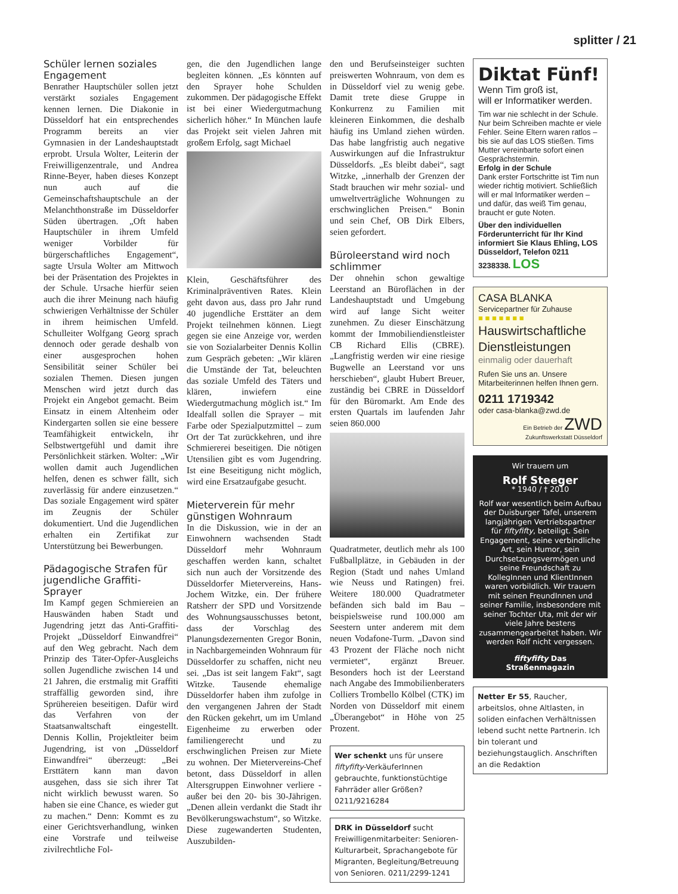splitter / 21
Schüler lernen soziales Engagement
Benrather Hauptschüler sollen jetzt verstärkt soziales Engagement kennen lernen. Die Diakonie in Düsseldorf hat ein entsprechendes Programm bereits an vier Gymnasien in der Landeshauptstadt erprobt. Ursula Wolter, Leiterin der Freiwilligenzentrale, und Andrea Rinne-Beyer, haben dieses Konzept nun auch auf die Gemeinschaftshauptschule an der Melanchthonstraße im Düsseldorfer Süden übertragen. „Oft haben Hauptschüler in ihrem Umfeld weniger Vorbilder für bürgerschaftliches Engagement“, sagte Ursula Wolter am Mittwoch bei der Präsentation des Projektes in der Schule. Ursache hierfür seien auch die ihrer Meinung nach häufig schwierigen Verhältnisse der Schüler in ihrem heimischen Umfeld. Schulleiter Wolfgang Georg sprach dennoch oder gerade deshalb von einer ausgesprochen hohen Sensibilität seiner Schüler bei sozialen Themen. Diesen jungen Menschen wird jetzt durch das Projekt ein Angebot gemacht. Beim Einsatz in einem Altenheim oder Kindergarten sollen sie eine bessere Teamfähigkeit entwickeln, ihr Selbstwertgefühl und damit ihre Persönlichkeit stärken. Wolter: „Wir wollen damit auch Jugendlichen helfen, denen es schwer fällt, sich zuverlässig für andere einzusetzen.“ Das soziale Engagement wird später im Zeugnis der Schüler dokumentiert. Und die Jugendlichen erhalten ein Zertifikat zur Unterstützung bei Bewerbungen.
Pädagogische Strafen für jugendliche Graffiti-Sprayer
Im Kampf gegen Schmiereien an Hauswänden haben Stadt und Jugendring jetzt das Anti-Graffiti-Projekt „Düsseldorf Einwandfrei“ auf den Weg gebracht. Nach dem Prinzip des Täter-Opfer-Ausgleichs sollen Jugendliche zwischen 14 und 21 Jahren, die erstmalig mit Graffiti straffällig geworden sind, ihre Sprühereien beseitigen. Dafür wird das Verfahren von der Staatsanwaltschaft eingestellt. Dennis Kollin, Projektleiter beim Jugendring, ist von „Düsseldorf Einwandfrei“ überzeugt: „Bei Ersttätern kann man davon ausgehen, dass sie sich ihrer Tat nicht wirklich bewusst waren. So haben sie eine Chance, es wieder gut zu machen.“ Denn: Kommt es zu einer Gerichtsverhandlung, winken eine Vorstrafe und teilweise zivilrechtliche Fol-
gen, die den Jugendlichen lange begleiten können. „Es könnten auf den Sprayer hohe Schulden zukommen. Der pädagogische Effekt ist bei einer Wiedergutmachung sicherlich höher.“ In München laufe das Projekt seit vielen Jahren mit großem Erfolg, sagt Michael
Klein, Geschäftsführer des Kriminalpräventiven Rates. Klein geht davon aus, dass pro Jahr rund 40 jugendliche Ersttäter an dem Projekt teilnehmen können. Liegt gegen sie eine Anzeige vor, werden sie von Sozialarbeiter Dennis Kollin zum Gespräch gebeten: „Wir klären die Umstände der Tat, beleuchten das soziale Umfeld des Täters und klären, inwiefern eine Wiedergutmachung möglich ist.“ Im Idealfall sollen die Sprayer – mit Farbe oder Spezialputzmittel – zum Ort der Tat zurückkehren, und ihre Schmiererei beseitigen. Die nötigen Utensilien gibt es vom Jugendring. Ist eine Beseitigung nicht möglich, wird eine Ersatzaufgabe gesucht.
Mieterverein für mehr günstigen Wohnraum
In die Diskussion, wie in der an Einwohnern wachsenden Stadt Düsseldorf mehr Wohnraum geschaffen werden kann, schaltet sich nun auch der Vorsitzende des Düsseldorfer Mietervereins, Hans-Jochem Witzke, ein. Der frühere Ratsherr der SPD und Vorsitzende des Wohnungsausschusses betont, dass der Vorschlag des Planungsdezernenten Gregor Bonin, in Nachbargemeinden Wohnraum für Düsseldorfer zu schaffen, nicht neu sei. „Das ist seit langem Fakt“, sagt Witzke. Tausende ehemalige Düsseldorfer haben ihm zufolge in den vergangenen Jahren der Stadt den Rücken gekehrt, um im Umland Eigenheime zu erwerben oder familiengerecht und zu erschwinglichen Preisen zur Miete zu wohnen. Der Mietervereins-Chef betont, dass Düsseldorf in allen Altersgruppen Einwohner verliere - außer bei den 20- bis 30-Jährigen. „Denen allein verdankt die Stadt ihr Bevölkerungswachstum“, so Witzke. Diese zugewanderten Studenten, Auszubilden-
den und Berufseinsteiger suchten preiswerten Wohnraum, von dem es in Düsseldorf viel zu wenig gebe. Damit trete diese Gruppe in Konkurrenz zu Familien mit kleineren Einkommen, die deshalb häufig ins Umland ziehen würden. Das habe langfristig auch negative Auswirkungen auf die Infrastruktur Düsseldorfs. „Es bleibt dabei“, sagt Witzke, „innerhalb der Grenzen der Stadt brauchen wir mehr sozial- und umweltverträgliche Wohnungen zu erschwinglichen Preisen.“ Bonin und sein Chef, OB Dirk Elbers, seien gefordert.
Büroleerstand wird noch schlimmer
Der ohnehin schon gewaltige Leerstand an Büroflächen in der Landeshauptstadt und Umgebung wird auf lange Sicht weiter zunehmen. Zu dieser Einschätzung kommt der Immobiliendienstleister CB Richard Ellis (CBRE). „Langfristig werden wir eine riesige Bugwelle an Leerstand vor uns herschieben“, glaubt Hubert Breuer, zuständig bei CBRE in Düsseldorf für den Büromarkt. Am Ende des ersten Quartals im laufenden Jahr seien 860.000
Quadratmeter, deutlich mehr als 100 Fußballplätze, in Gebäuden in der Region (Stadt und nahes Umland wie Neuss und Ratingen) frei. Weitere 180.000 Quadratmeter befänden sich bald im Bau – beispielsweise rund 100.000 am Seestern unter anderem mit dem neuen Vodafone-Turm. „Davon sind 43 Prozent der Fläche noch nicht vermietet“, ergänzt Breuer. Besonders hoch ist der Leerstand nach Angabe des Immobilienberaters Colliers Trombello Kölbel (CTK) im Norden von Düsseldorf mit einem „Überangebot“ in Höhe von 25 Prozent.
Wer schenkt uns für unsere fiftyfifty-VerkäuferInnen gebrauchte, funktionstüchtige Fahrräder aller Größen? 0211/9216284
DRK in Düsseldorf sucht Freiwilligenmitarbeiter: Senioren-Kulturarbeit, Sprachangebote für Migranten, Begleitung/Betreuung von Senioren. 0211/2299-1241
Diktat Fünf!
Wenn Tim groß ist,
will er Informatiker werden.
Tim war nie schlecht in der Schule. Nur beim Schreiben machte er viele Fehler. Seine Eltern waren ratlos – bis sie auf das LOS stießen. Tims Mutter vereinbarte sofort einen Gesprächstermin.
Erfolg in der Schule
Dank erster Fortschritte ist Tim nun wieder richtig motiviert. Schließlich will er mal Informatiker werden – und dafür, das weiß Tim genau, braucht er gute Noten.
Über den individuellen Förderunterricht für Ihr Kind informiert Sie Klaus Ehling, LOS Düsseldorf, Telefon 0211 3238338. LOS
CASA BLANKA
Servicepartner für Zuhause
■ ■ ■ ■ ■ ■ ■
Hauswirtschaftliche Dienstleistungen
einmalig oder dauerhaft
Rufen Sie uns an. Unsere Mitarbeiterinnen helfen Ihnen gern.
0211 1719342
oder casa-blanka@zwd.de
Ein Betrieb der ZWD
Zukunftswerkstatt Düsseldorf
Wir trauern um
Rolf Steeger
* 1940 / † 2010
Rolf war wesentlich beim Aufbau der Duisburger Tafel, unserem langjährigen Vertriebspartner für fiftyfifty, beteiligt. Sein Engagement, seine verbindliche Art, sein Humor, sein Durchsetzungsvermögen und seine Freundschaft zu KollegInnen und KlientInnen waren vorbildlich. Wir trauern mit seinen FreundInnen und seiner Familie, insbesondere mit seiner Tochter Uta, mit der wir viele Jahre bestens zusammengearbeitet haben. Wir werden Rolf nicht vergessen.
fiftyfifty Das Straßenmagazin
Netter Er 55, Raucher, arbeitslos, ohne Altlasten, in soliden einfachen Verhältnissen lebend sucht nette Partnerin. Ich bin tolerant und beziehungstauglich. Anschriften an die Redaktion